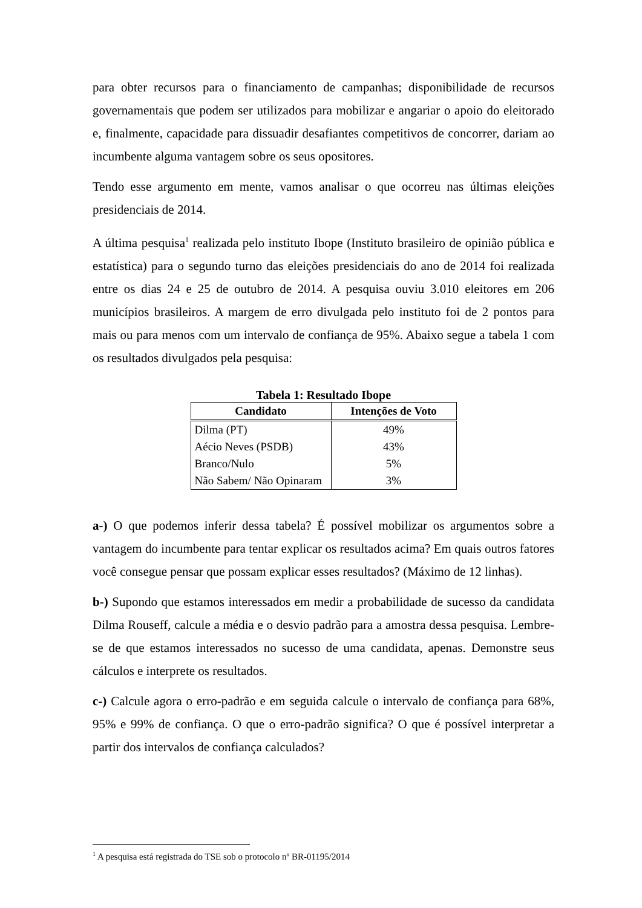para obter recursos para o financiamento de campanhas; disponibilidade de recursos governamentais que podem ser utilizados para mobilizar e angariar o apoio do eleitorado e, finalmente, capacidade para dissuadir desafiantes competitivos de concorrer, dariam ao incumbente alguma vantagem sobre os seus opositores.
Tendo esse argumento em mente, vamos analisar o que ocorreu nas últimas eleições presidenciais de 2014.
A última pesquisa<sup>1</sup> realizada pelo instituto Ibope (Instituto brasileiro de opinião pública e estatística) para o segundo turno das eleições presidenciais do ano de 2014 foi realizada entre os dias 24 e 25 de outubro de 2014. A pesquisa ouviu 3.010 eleitores em 206 municípios brasileiros. A margem de erro divulgada pelo instituto foi de 2 pontos para mais ou para menos com um intervalo de confiança de 95%. Abaixo segue a tabela 1 com os resultados divulgados pela pesquisa:
Tabela 1: Resultado Ibope
| Candidato | Intenções de Voto |
| --- | --- |
| Dilma (PT) | 49% |
| Aécio Neves (PSDB) | 43% |
| Branco/Nulo | 5% |
| Não Sabem/ Não Opinaram | 3% |
a-) O que podemos inferir dessa tabela? É possível mobilizar os argumentos sobre a vantagem do incumbente para tentar explicar os resultados acima? Em quais outros fatores você consegue pensar que possam explicar esses resultados? (Máximo de 12 linhas).
b-) Supondo que estamos interessados em medir a probabilidade de sucesso da candidata Dilma Rouseff, calcule a média e o desvio padrão para a amostra dessa pesquisa. Lembre-se de que estamos interessados no sucesso de uma candidata, apenas. Demonstre seus cálculos e interprete os resultados.
c-) Calcule agora o erro-padrão e em seguida calcule o intervalo de confiança para 68%, 95% e 99% de confiança. O que o erro-padrão significa? O que é possível interpretar a partir dos intervalos de confiança calculados?
<sup>1</sup> A pesquisa está registrada do TSE sob o protocolo nº BR-01195/2014